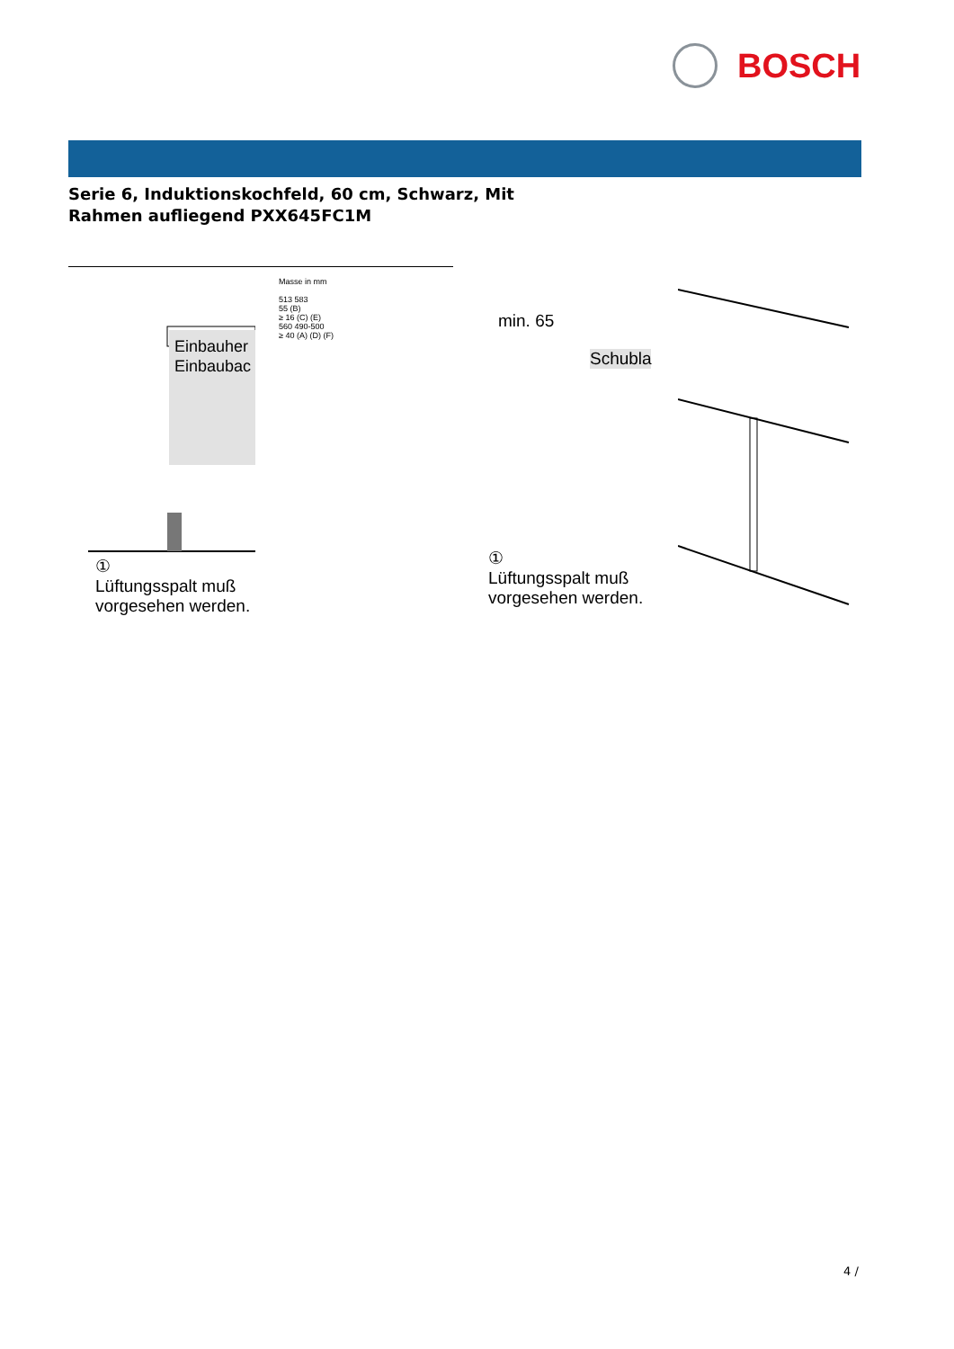BOSCH
Serie 6, Induktionskochfeld, 60 cm, Schwarz, Mit Rahmen aufliegend PXX645FC1M
Einbauher
Einbaubac
①
Lüftungsspalt muß
vorgesehen werden.
Masse in mm
513 583
55 (B)
≥ 16 (C) (E)
560 490-500
≥ 40 (A) (D) (F)
min. 65
Schubla
①
Lüftungsspalt muß
vorgesehen werden.
4 /